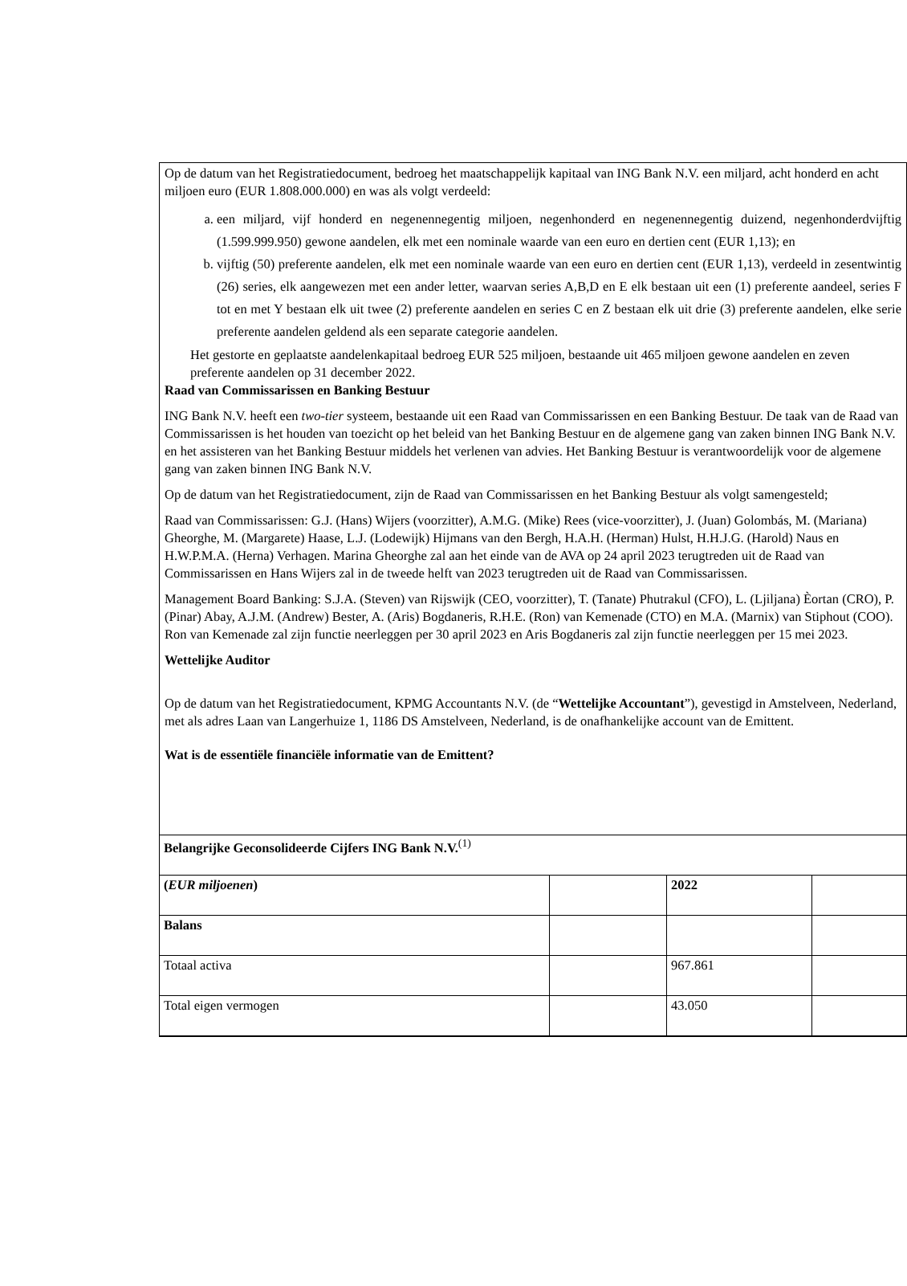Op de datum van het Registratiedocument, bedroeg het maatschappelijk kapitaal van ING Bank N.V. een miljard, acht honderd en acht miljoen euro (EUR 1.808.000.000) en was als volgt verdeeld:
a. een miljard, vijf honderd en negenennegentig miljoen, negenhonderd en negenennegentig duizend, negenhonderdvijftig (1.599.999.950) gewone aandelen, elk met een nominale waarde van een euro en dertien cent (EUR 1,13); en
b. vijftig (50) preferente aandelen, elk met een nominale waarde van een euro en dertien cent (EUR 1,13), verdeeld in zesentwintig (26) series, elk aangewezen met een ander letter, waarvan series A,B,D en E elk bestaan uit een (1) preferente aandeel, series F tot en met Y bestaan elk uit twee (2) preferente aandelen en series C en Z bestaan elk uit drie (3) preferente aandelen, elke serie preferente aandelen geldend als een separate categorie aandelen.
Het gestorte en geplaatste aandelenkapitaal bedroeg EUR 525 miljoen, bestaande uit 465 miljoen gewone aandelen en zeven preferente aandelen op 31 december 2022.
Raad van Commissarissen en Banking Bestuur
ING Bank N.V. heeft een two-tier systeem, bestaande uit een Raad van Commissarissen en een Banking Bestuur. De taak van de Raad van Commissarissen is het houden van toezicht op het beleid van het Banking Bestuur en de algemene gang van zaken binnen ING Bank N.V. en het assisteren van het Banking Bestuur middels het verlenen van advies. Het Banking Bestuur is verantwoordelijk voor de algemene gang van zaken binnen ING Bank N.V.
Op de datum van het Registratiedocument, zijn de Raad van Commissarissen en het Banking Bestuur als volgt samengesteld;
Raad van Commissarissen: G.J. (Hans) Wijers (voorzitter), A.M.G. (Mike) Rees (vice-voorzitter), J. (Juan) Golombás, M. (Mariana) Gheorghe, M. (Margarete) Haase, L.J. (Lodewijk) Hijmans van den Bergh, H.A.H. (Herman) Hulst, H.H.J.G. (Harold) Naus en H.W.P.M.A. (Herna) Verhagen. Marina Gheorghe zal aan het einde van de AVA op 24 april 2023 terugtreden uit de Raad van Commissarissen en Hans Wijers zal in de tweede helft van 2023 terugtreden uit de Raad van Commissarissen.
Management Board Banking: S.J.A. (Steven) van Rijswijk (CEO, voorzitter), T. (Tanate) Phutrakul (CFO), L. (Ljiljana) Èortan (CRO), P. (Pinar) Abay, A.J.M. (Andrew) Bester, A. (Aris) Bogdaneris, R.H.E. (Ron) van Kemenade (CTO) en M.A. (Marnix) van Stiphout (COO). Ron van Kemenade zal zijn functie neerleggen per 30 april 2023 en Aris Bogdaneris zal zijn functie neerleggen per 15 mei 2023.
Wettelijke Auditor
Op de datum van het Registratiedocument, KPMG Accountants N.V. (de “Wettelijke Accountant”), gevestigd in Amstelveen, Nederland, met als adres Laan van Langerhuize 1, 1186 DS Amstelveen, Nederland, is de onafhankelijke account van de Emittent.
Wat is de essentiële financiële informatie van de Emittent?
| Belangrijke Geconsolideerde Cijfers ING Bank N.V.<sup>(1)</sup> | | | |
| ( EUR miljoenen ) | | 2022 | |
| Balans | | | |
| Totaal activa | | 967.861 | |
| Total eigen vermogen | | 43.050 | |